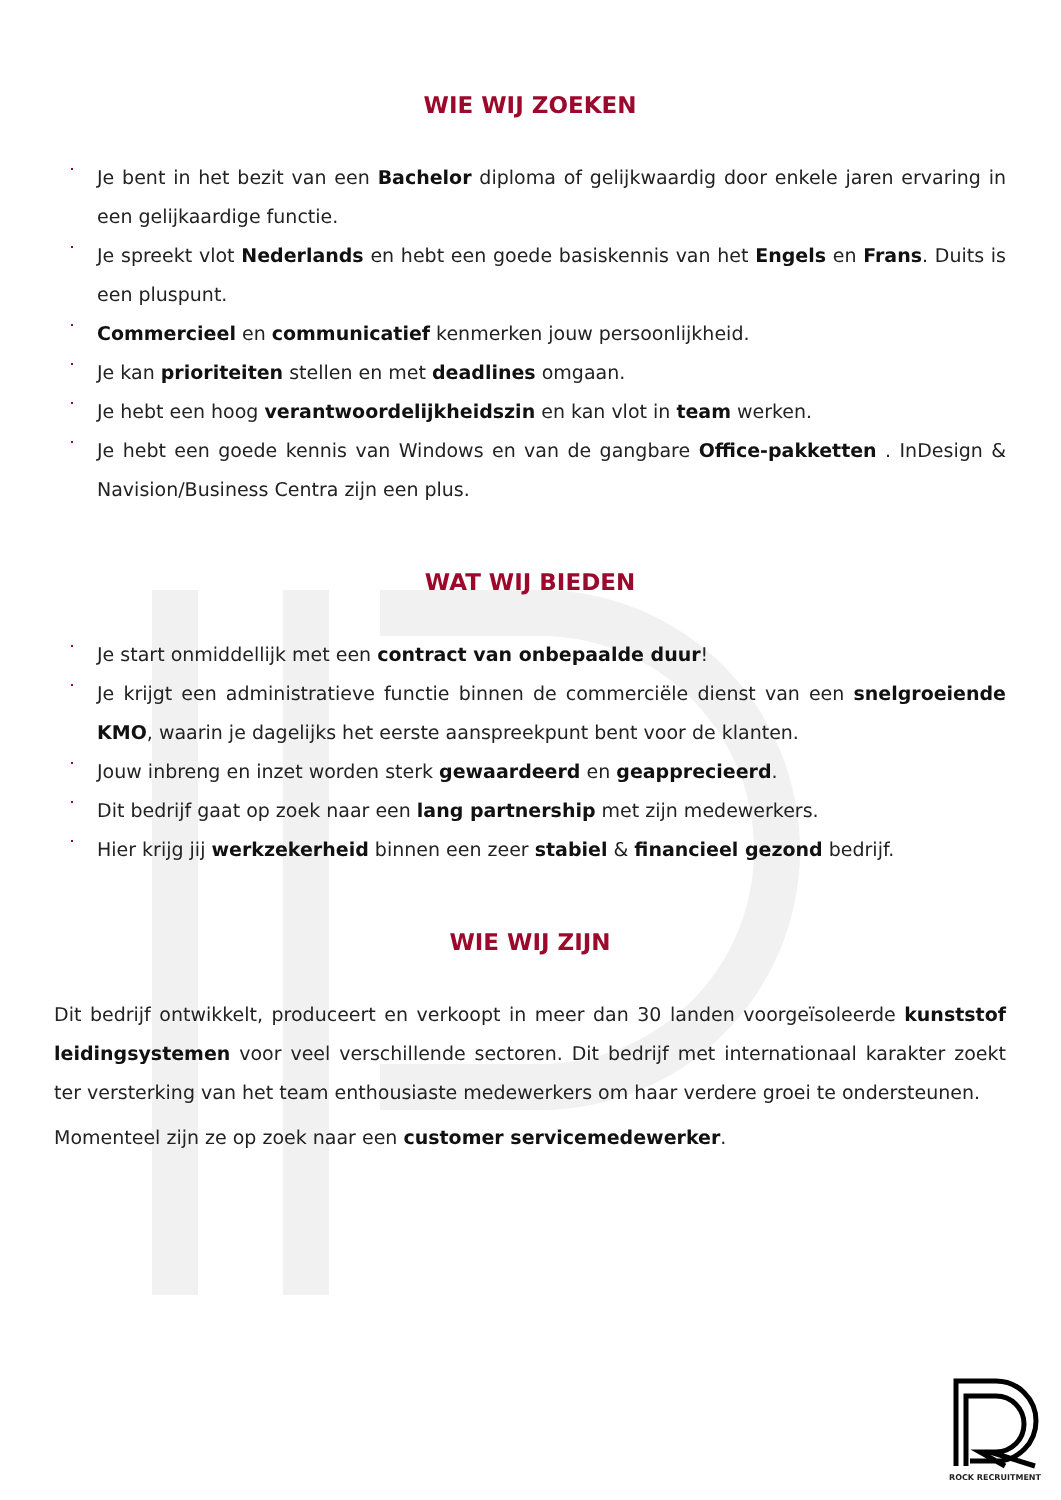WIE WIJ ZOEKEN
Je bent in het bezit van een Bachelor diploma of gelijkwaardig door enkele jaren ervaring in een gelijkaardige functie.
Je spreekt vlot Nederlands en hebt een goede basiskennis van het Engels en Frans. Duits is een pluspunt.
Commercieel en communicatief kenmerken jouw persoonlijkheid.
Je kan prioriteiten stellen en met deadlines omgaan.
Je hebt een hoog verantwoordelijkheidszin en kan vlot in team werken.
Je hebt een goede kennis van Windows en van de gangbare Office-pakketten . InDesign & Navision/Business Centra zijn een plus.
WAT WIJ BIEDEN
Je start onmiddellijk met een contract van onbepaalde duur!
Je krijgt een administratieve functie binnen de commerciële dienst van een snelgroeiende KMO, waarin je dagelijks het eerste aanspreekpunt bent voor de klanten.
Jouw inbreng en inzet worden sterk gewaardeerd en geapprecieerd.
Dit bedrijf gaat op zoek naar een lang partnership met zijn medewerkers.
Hier krijg jij werkzekerheid binnen een zeer stabiel & financieel gezond bedrijf.
WIE WIJ ZIJN
Dit bedrijf ontwikkelt, produceert en verkoopt in meer dan 30 landen voorgeïsoleerde kunststof leidingsystemen voor veel verschillende sectoren. Dit bedrijf met internationaal karakter zoekt ter versterking van het team enthousiaste medewerkers om haar verdere groei te ondersteunen.
Momenteel zijn ze op zoek naar een customer servicemedewerker.
ROCK RECRUITMENT